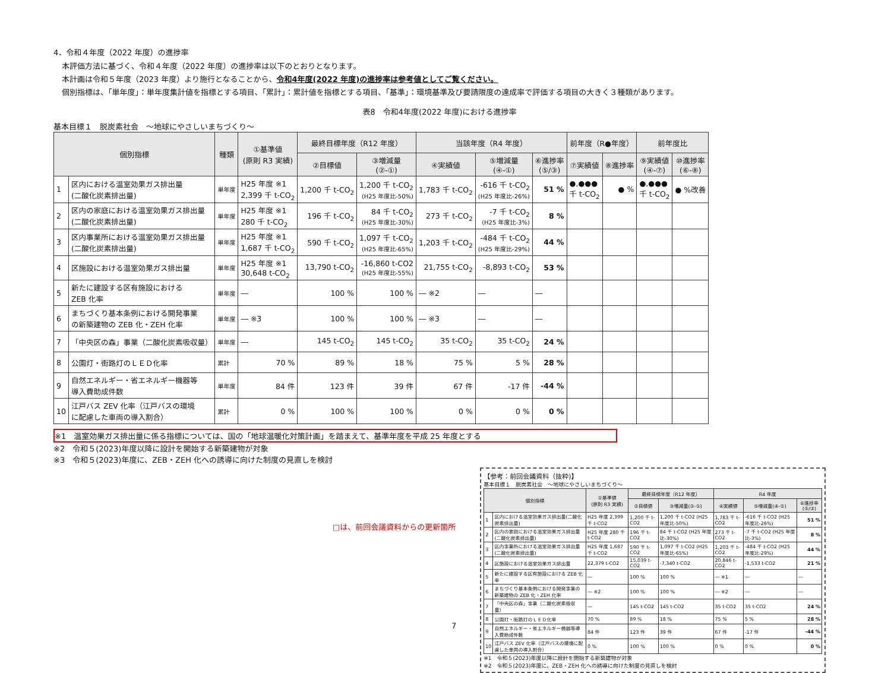4．令和４年度（2022 年度）の進捗率
本評価方法に基づく、令和４年度（2022 年度）の進捗率は以下のとおりとなります。
本計画は令和５年度（2023 年度）より施行となることから、令和4年度(2022 年度)の進捗率は参考値としてご覧ください。
個別指標は、「単年度」：単年度集計値を指標とする項目、「累計」：累計値を指標とする項目、「基準」：環境基準及び要請限度の達成率で評価する項目の大きく３種類があります。
表8　令和4年度(2022 年度)における進捗率
基本目標１　脱炭素社会　～地球にやさしいまちづくり～
| 個別指標 | | 種類 | ①基準値 (原則 R3 実績) | 最終目標年度（R12 年度） | | 当該年度（R4 年度） | | | 前年度（R●年度） | | 前年度比 | |
| --- | --- | --- | --- | --- | --- | --- | --- | --- | --- | --- | --- | --- |
| | | | | ②目標値 | ③増減量 (②-①) | ④実績値 | ⑤増減量 (④-①) | ⑥進捗率 (⑤/③) | ⑦実績値 | ⑧進捗率 | ⑨実績値 (④-⑦) | ⑩進捗率 (⑥-⑧) |
| 1 | 区内における温室効果ガス排出量 (二酸化炭素排出量) | 単年度 | H25 年度 ※1 2,399 千 t-CO<sub>2</sub> | 1,200 千 t-CO<sub>2</sub> | 1,200 千 t-CO<sub>2</sub> (H25 年度比-50%) | 1,783 千 t-CO<sub>2</sub> | -616 千 t-CO<sub>2</sub> (H25 年度比-26%) | 51 % | ●,●●● 千 t-CO<sub>2</sub> | ● % | ●,●●● 千 t-CO<sub>2</sub> | ● %改善 |
| 2 | 区内の家庭における温室効果ガス排出量 (二酸化炭素排出量) | 単年度 | H25 年度 ※1 280 千 t-CO<sub>2</sub> | 196 千 t-CO<sub>2</sub> | 84 千 t-CO<sub>2</sub> (H25 年度比-30%) | 273 千 t-CO<sub>2</sub> | -7 千 t-CO<sub>2</sub> (H25 年度比-3%) | 8 % | | | | |
| 3 | 区内事業所における温室効果ガス排出量 (二酸化炭素排出量) | 単年度 | H25 年度 ※1 1,687 千 t-CO<sub>2</sub> | 590 千 t-CO<sub>2</sub> | 1,097 千 t-CO<sub>2</sub> (H25 年度比-65%) | 1,203 千 t-CO<sub>2</sub> | -484 千 t-CO<sub>2</sub> (H25 年度比-29%) | 44 % | | | | |
| 4 | 区施設における温室効果ガス排出量 | 単年度 | H25 年度 ※1 30,648 t-CO<sub>2</sub> | 13,790 t-CO<sub>2</sub> | -16,860 t-CO2 (H25 年度比-55%) | 21,755 t-CO<sub>2</sub> | -8,893 t-CO<sub>2</sub> | 53 % | | | | |
| 5 | 新たに建設する区有施設における ZEB 化率 | 単年度 | ― | 100 % | 100 % | ― ※2 | ― | ― | | | | |
| 6 | まちづくり基本条例における開発事業 の新築建物の ZEB 化・ZEH 化率 | 単年度 | ― ※3 | 100 % | 100 % | ― ※3 | ― | ― | | | | |
| 7 | 「中央区の森」事業（二酸化炭素吸収量） | 単年度 | ― | 145 t-CO<sub>2</sub> | 145 t-CO<sub>2</sub> | 35 t-CO<sub>2</sub> | 35 t-CO<sub>2</sub> | 24 % | | | | |
| 8 | 公園灯・街路灯のＬＥＤ化率 | 累計 | 70 % | 89 % | 18 % | 75 % | 5 % | 28 % | | | | |
| 9 | 自然エネルギー・省エネルギー機器等 導入費助成件数 | 単年度 | 84 件 | 123 件 | 39 件 | 67 件 | -17 件 | -44 % | | | | |
| 10 | 江戸バス ZEV 化率（江戸バスの環境 に配慮した車両の導入割合） | 累計 | 0 % | 100 % | 100 % | 0 % | 0 % | 0 % | | | | |
※1　温室効果ガス排出量に係る指標については、国の「地球温暖化対策計画」を踏まえて、基準年度を平成 25 年度とする
※2　令和５(2023)年度以降に設計を開始する新築建物が対象
※3　令和５(2023)年度に、ZEB・ZEH 化への誘導に向けた制度の見直しを検討
□は、前回会議資料からの更新箇所
7
【参考：前回会議資料（抜粋)】
基本目標１　脱炭素社会　～地球にやさしいまちづくり～
| 個別指標 | | ①基準値 (原則 R3 実績) | 最終目標年度（R12 年度） | | R4 年度 | | |
| --- | --- | --- | --- | --- | --- | --- | --- |
| | | | ②目標値 | ③増減量(②-①) | ④実績値 | ⑤増減量(④-①) | ⑥進捗率(⑤/③) |
| 1 | 区内における温室効果ガス排出量(二酸化炭素排出量) | H25 年度 2,399 千 t-CO2 | 1,200 千 t-CO2 | 1,200 千 t-CO2 (H25 年度比-50%) | 1,783 千 t-CO2 | -616 千 t-CO2 (H25 年度比-26%) | 51 % |
| 2 | 区内の家庭における温室効果ガス排出量(二酸化炭素排出量) | H25 年度 280 千 t-CO2 | 196 千 t-CO2 | 84 千 t-CO2 (H25 年度比-30%) | 273 千 t-CO2 | -7 千 t-CO2 (H25 年度比-3%) | 8 % |
| 3 | 区内事業所における温室効果ガス排出量(二酸化炭素排出量) | H25 年度 1,687 千 t-CO2 | 590 千 t-CO2 | 1,097 千 t-CO2 (H25 年度比-65%) | 1,203 千 t-CO2 | -484 千 t-CO2 (H25 年度比-29%) | 44 % |
| 4 | 区施設における温室効果ガス排出量 | 22,379 t-CO2 | 15,039 t-CO2 | -7,340 t-CO2 | 20,846 t-CO2 | -1,533 t-CO2 | 21 % |
| 5 | 新たに建設する区有施設における ZEB 化率 | ― | 100 % | 100 % | ― ※1 | ― | ― |
| 6 | まちづくり基本条例における開発事業の新築建物の ZEB 化・ZEH 化率 | ― ※2 | 100 % | 100 % | ― ※2 | ― | ― |
| 7 | 「中央区の森」事業（二酸化炭素吸収量） | ― | 145 t-CO2 | 145 t-CO2 | 35 t-CO2 | 35 t-CO2 | 24 % |
| 8 | 公園灯・街路灯のＬＥＤ化率 | 70 % | 89 % | 18 % | 75 % | 5 % | 28 % |
| 9 | 自然エネルギー・省エネルギー機器等導入費助成件数 | 84 件 | 123 件 | 39 件 | 67 件 | -17 件 | -44 % |
| 10 | 江戸バス ZEV 化率（江戸バスの環境に配慮した車両の導入割合） | 0 % | 100 % | 100 % | 0 % | 0 % | 0 % |
※1　令和５(2023)年度以降に設計を開始する新築建物が対象
※2　令和５(2023)年度に、ZEB・ZEH 化への誘導に向けた制度の見直しを検討